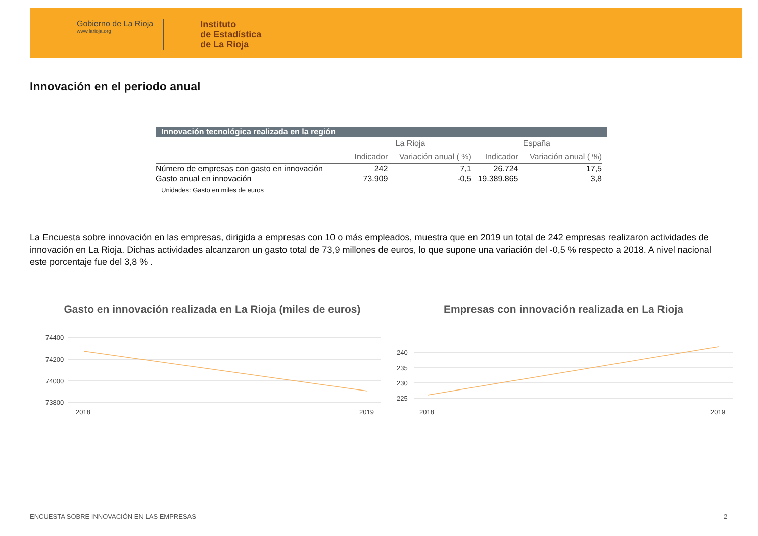Gobierno de La Rioja
www.larioja.org
Instituto
de Estadística
de La Rioja
Innovación en el periodo anual
Innovación tecnológica realizada en la región
| | La Rioja | | España | |
| --- | --- | --- | --- | --- |
| | Indicador | Variación anual ( %) | Indicador | Variación anual ( %) |
| Número de empresas con gasto en innovación | 242 | 7,1 | 26.724 | 17,5 |
| Gasto anual en innovación | 73.909 | -0,5 | 19.389.865 | 3,8 |
Unidades: Gasto en miles de euros
La Encuesta sobre innovación en las empresas, dirigida a empresas con 10 o más empleados, muestra que en 2019 un total de 242 empresas realizaron actividades de innovación en La Rioja. Dichas actividades alcanzaron un gasto total de 73,9 millones de euros, lo que supone una variación del -0,5 % respecto a 2018. A nivel nacional este porcentaje fue del 3,8 % .
Gasto en innovación realizada en La Rioja (miles de euros)
74400
74200
74000
73800
2018
2019
Empresas con innovación realizada en La Rioja
240
235
230
225
2018
2019
ENCUESTA SOBRE INNOVACIÓN EN LAS EMPRESAS
2